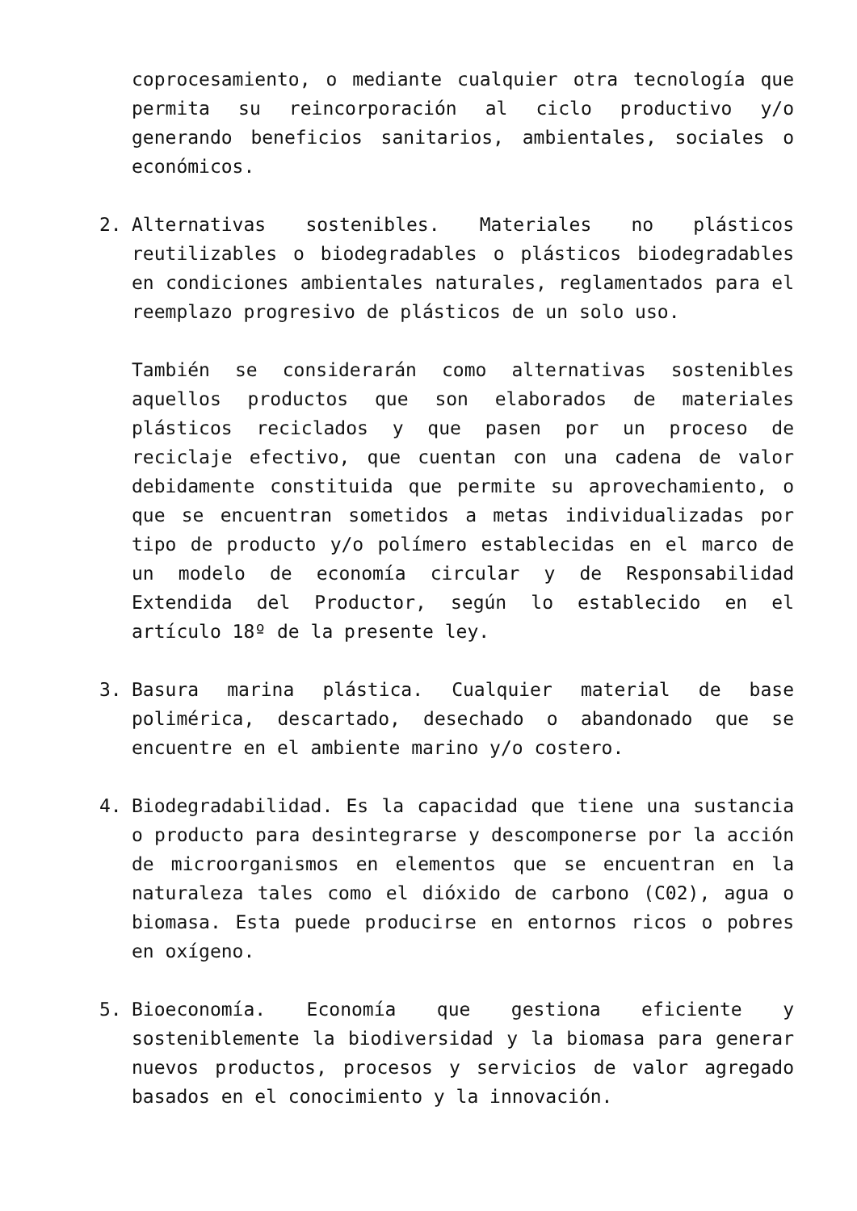coprocesamiento, o mediante cualquier otra tecnología que permita su reincorporación al ciclo productivo y/o generando beneficios sanitarios, ambientales, sociales o económicos.
2. Alternativas sostenibles. Materiales no plásticos reutilizables o biodegradables o plásticos biodegradables en condiciones ambientales naturales, reglamentados para el reemplazo progresivo de plásticos de un solo uso.
También se considerarán como alternativas sostenibles aquellos productos que son elaborados de materiales plásticos reciclados y que pasen por un proceso de reciclaje efectivo, que cuentan con una cadena de valor debidamente constituida que permite su aprovechamiento, o que se encuentran sometidos a metas individualizadas por tipo de producto y/o polímero establecidas en el marco de un modelo de economía circular y de Responsabilidad Extendida del Productor, según lo establecido en el artículo 18º de la presente ley.
3. Basura marina plástica. Cualquier material de base polimérica, descartado, desechado o abandonado que se encuentre en el ambiente marino y/o costero.
4. Biodegradabilidad. Es la capacidad que tiene una sustancia o producto para desintegrarse y descomponerse por la acción de microorganismos en elementos que se encuentran en la naturaleza tales como el dióxido de carbono (C02), agua o biomasa. Esta puede producirse en entornos ricos o pobres en oxígeno.
5. Bioeconomía. Economía que gestiona eficiente y sosteniblemente la biodiversidad y la biomasa para generar nuevos productos, procesos y servicios de valor agregado basados en el conocimiento y la innovación.